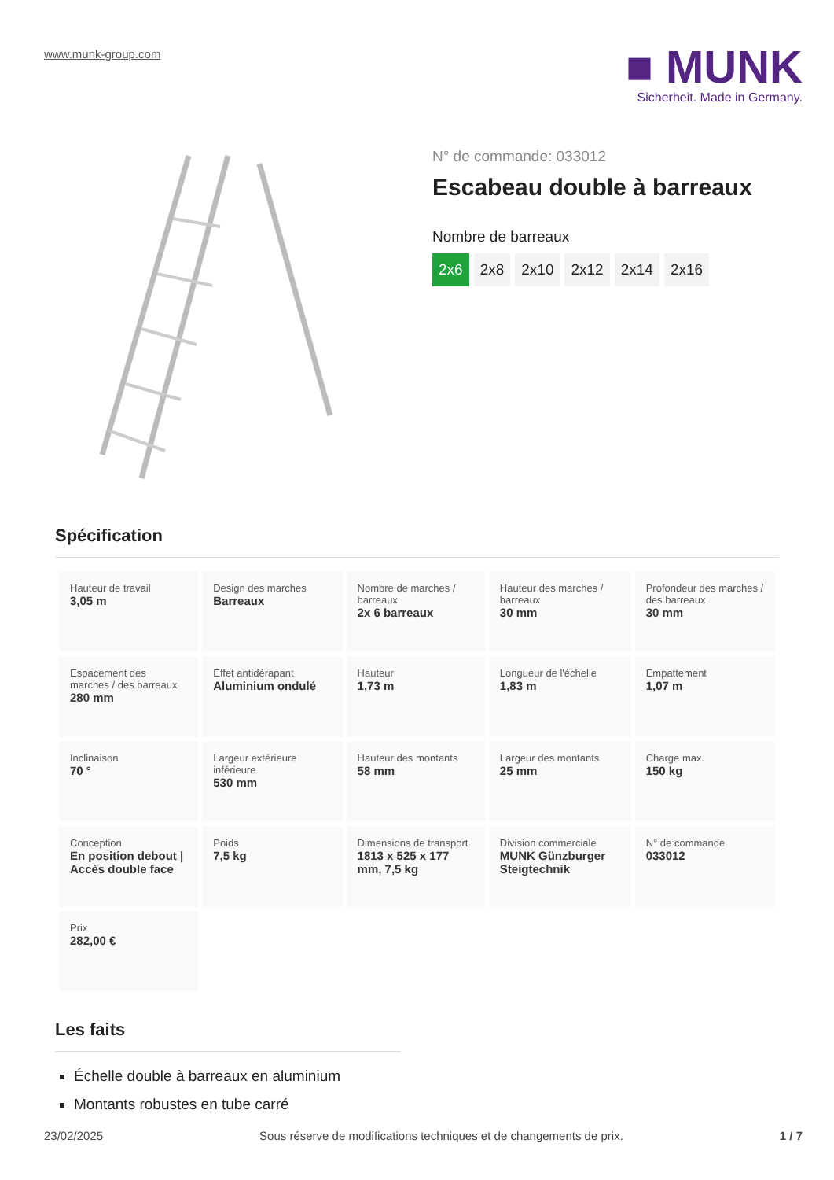www.munk-group.com
■ MUNK
Sicherheit. Made in Germany.
N° de commande: 033012
Escabeau double à barreaux
Nombre de barreaux
2x6 2x8 2x10 2x12 2x14 2x16
Spécification
| Hauteur de travail 3,05 m | Design des marches Barreaux | Nombre de marches / barreaux 2x 6 barreaux | Hauteur des marches / barreaux 30 mm | Profondeur des marches / des barreaux 30 mm |
| Espacement des marches / des barreaux 280 mm | Effet antidérapant Aluminium ondulé | Hauteur 1,73 m | Longueur de l'échelle 1,83 m | Empattement 1,07 m |
| Inclinaison 70 ° | Largeur extérieure inférieure 530 mm | Hauteur des montants 58 mm | Largeur des montants 25 mm | Charge max. 150 kg |
| Conception En position debout / Accès double face | Poids 7,5 kg | Dimensions de transport 1813 x 525 x 177 mm, 7,5 kg | Division commerciale MUNK Günzburger Steigtechnik | N° de commande 033012 |
| Prix 282,00 € | | | | |
Les faits
Échelle double à barreaux en aluminium
Montants robustes en tube carré
23/02/2025 Sous réserve de modifications techniques et de changements de prix. 1 / 7